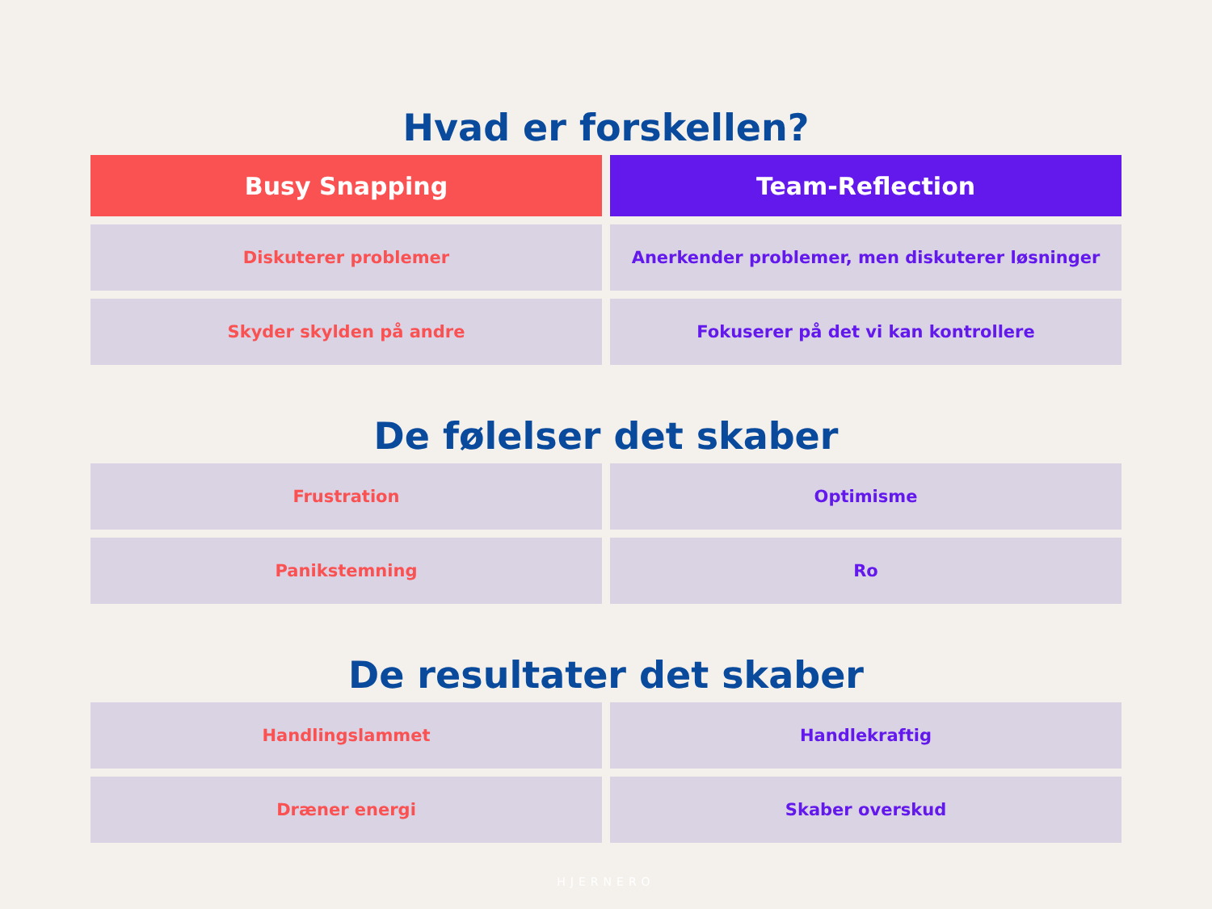Hvad er forskellen?
| Busy Snapping | Team-Reflection |
| --- | --- |
| Diskuterer problemer | Anerkender problemer, men diskuterer løsninger |
| Skyder skylden på andre | Fokuserer på det vi kan kontrollere |
De følelser det skaber
| Frustration | Optimisme |
| Panikstemning | Ro |
De resultater det skaber
| Handlingslammet | Handlekraftig |
| Dræner energi | Skaber overskud |
HJERNERO